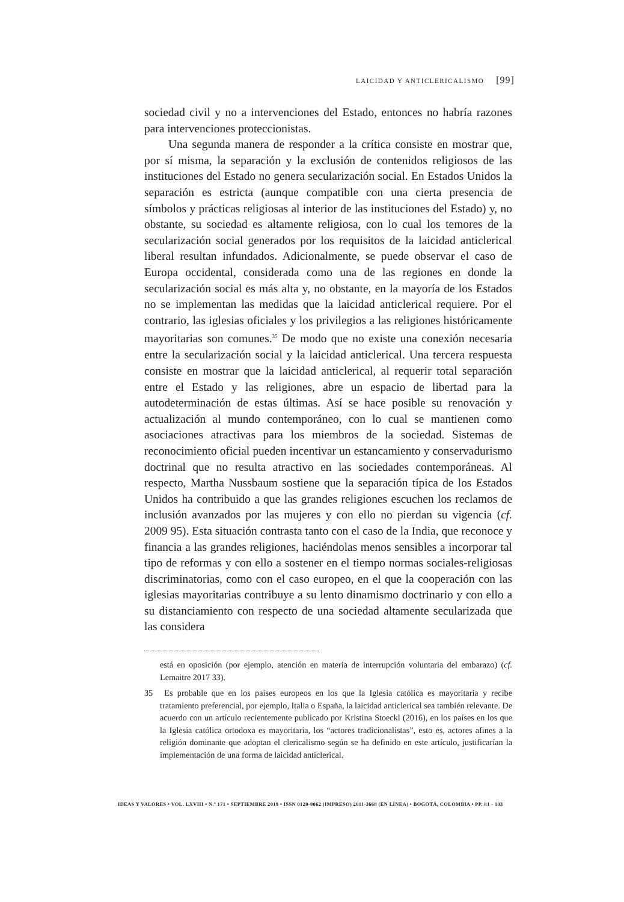LAICIDAD Y ANTICLERICALISMO [99]
sociedad civil y no a intervenciones del Estado, entonces no habría razones para intervenciones proteccionistas.
Una segunda manera de responder a la crítica consiste en mostrar que, por sí misma, la separación y la exclusión de contenidos religiosos de las instituciones del Estado no genera secularización social. En Estados Unidos la separación es estricta (aunque compatible con una cierta presencia de símbolos y prácticas religiosas al interior de las instituciones del Estado) y, no obstante, su sociedad es altamente religiosa, con lo cual los temores de la secularización social generados por los requisitos de la laicidad anticlerical liberal resultan infundados. Adicionalmente, se puede observar el caso de Europa occidental, considerada como una de las regiones en donde la secularización social es más alta y, no obstante, en la mayoría de los Estados no se implementan las medidas que la laicidad anticlerical requiere. Por el contrario, las iglesias oficiales y los privilegios a las religiones históricamente mayoritarias son comunes.<sup>35</sup> De modo que no existe una conexión necesaria entre la secularización social y la laicidad anticlerical. Una tercera respuesta consiste en mostrar que la laicidad anticlerical, al requerir total separación entre el Estado y las religiones, abre un espacio de libertad para la autodeterminación de estas últimas. Así se hace posible su renovación y actualización al mundo contemporáneo, con lo cual se mantienen como asociaciones atractivas para los miembros de la sociedad. Sistemas de reconocimiento oficial pueden incentivar un estancamiento y conservadurismo doctrinal que no resulta atractivo en las sociedades contemporáneas. Al respecto, Martha Nussbaum sostiene que la separación típica de los Estados Unidos ha contribuido a que las grandes religiones escuchen los reclamos de inclusión avanzados por las mujeres y con ello no pierdan su vigencia (cf. 2009 95). Esta situación contrasta tanto con el caso de la India, que reconoce y financia a las grandes religiones, haciéndolas menos sensibles a incorporar tal tipo de reformas y con ello a sostener en el tiempo normas sociales-religiosas discriminatorias, como con el caso europeo, en el que la cooperación con las iglesias mayoritarias contribuye a su lento dinamismo doctrinario y con ello a su distanciamiento con respecto de una sociedad altamente secularizada que las considera
está en oposición (por ejemplo, atención en materia de interrupción voluntaria del embarazo) (cf. Lemaitre 2017 33).
35 Es probable que en los países europeos en los que la Iglesia católica es mayoritaria y recibe tratamiento preferencial, por ejemplo, Italia o España, la laicidad anticlerical sea también relevante. De acuerdo con un artículo recientemente publicado por Kristina Stoeckl (2016), en los países en los que la Iglesia católica ortodoxa es mayoritaria, los “actores tradicionalistas”, esto es, actores afines a la religión dominante que adoptan el clericalismo según se ha definido en este artículo, justificarían la implementación de una forma de laicidad anticlerical.
IDEAS Y VALORES • VOL. LXVIII • N.º 171 • SEPTIEMBRE 2019 • ISSN 0120-0062 (IMPRESO) 2011-3668 (EN LÍNEA) • BOGOTÁ, COLOMBIA • PP. 81 - 103